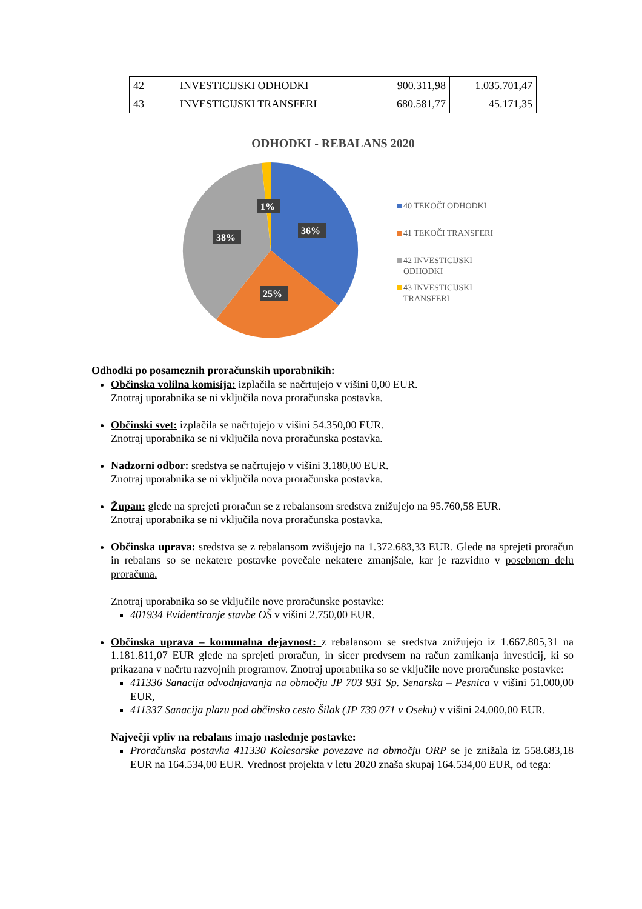| 42 | INVESTICIJSKI ODHODKI | 900.311,98 | 1.035.701,47 |
| 43 | INVESTICIJSKI TRANSFERI | 680.581,77 | 45.171,35 |
ODHODKI - REBALANS 2020
1%
36%
38%
25%
40 TEKOČI ODHODKI
41 TEKOČI TRANSFERI
42 INVESTICIJSKI
ODHODKI
43 INVESTICIJSKI
TRANSFERI
Odhodki po posameznih proračunskih uporabnikih:
Občinska volilna komisija: izplačila se načrtujejo v višini 0,00 EUR.
Znotraj uporabnika se ni vključila nova proračunska postavka.
Občinski svet: izplačila se načrtujejo v višini 54.350,00 EUR.
Znotraj uporabnika se ni vključila nova proračunska postavka.
Nadzorni odbor: sredstva se načrtujejo v višini 3.180,00 EUR.
Znotraj uporabnika se ni vključila nova proračunska postavka.
Župan: glede na sprejeti proračun se z rebalansom sredstva znižujejo na 95.760,58 EUR.
Znotraj uporabnika se ni vključila nova proračunska postavka.
Občinska uprava: sredstva se z rebalansom zvišujejo na 1.372.683,33 EUR. Glede na sprejeti proračun in rebalans so se nekatere postavke povečale nekatere zmanjšale, kar je razvidno v posebnem delu proračuna.
Znotraj uporabnika so se vključile nove proračunske postavke:
401934 Evidentiranje stavbe OŠ v višini 2.750,00 EUR.
Občinska uprava – komunalna dejavnost: z rebalansom se sredstva znižujejo iz 1.667.805,31 na 1.181.811,07 EUR glede na sprejeti proračun, in sicer predvsem na račun zamikanja investicij, ki so prikazana v načrtu razvojnih programov. Znotraj uporabnika so se vključile nove proračunske postavke:
411336 Sanacija odvodnjavanja na območju JP 703 931 Sp. Senarska – Pesnica v višini 51.000,00 EUR,
411337 Sanacija plazu pod občinsko cesto Šilak (JP 739 071 v Oseku) v višini 24.000,00 EUR.
Največji vpliv na rebalans imajo naslednje postavke:
Proračunska postavka 411330 Kolesarske povezave na območju ORP se je znižala iz 558.683,18 EUR na 164.534,00 EUR. Vrednost projekta v letu 2020 znaša skupaj 164.534,00 EUR, od tega: